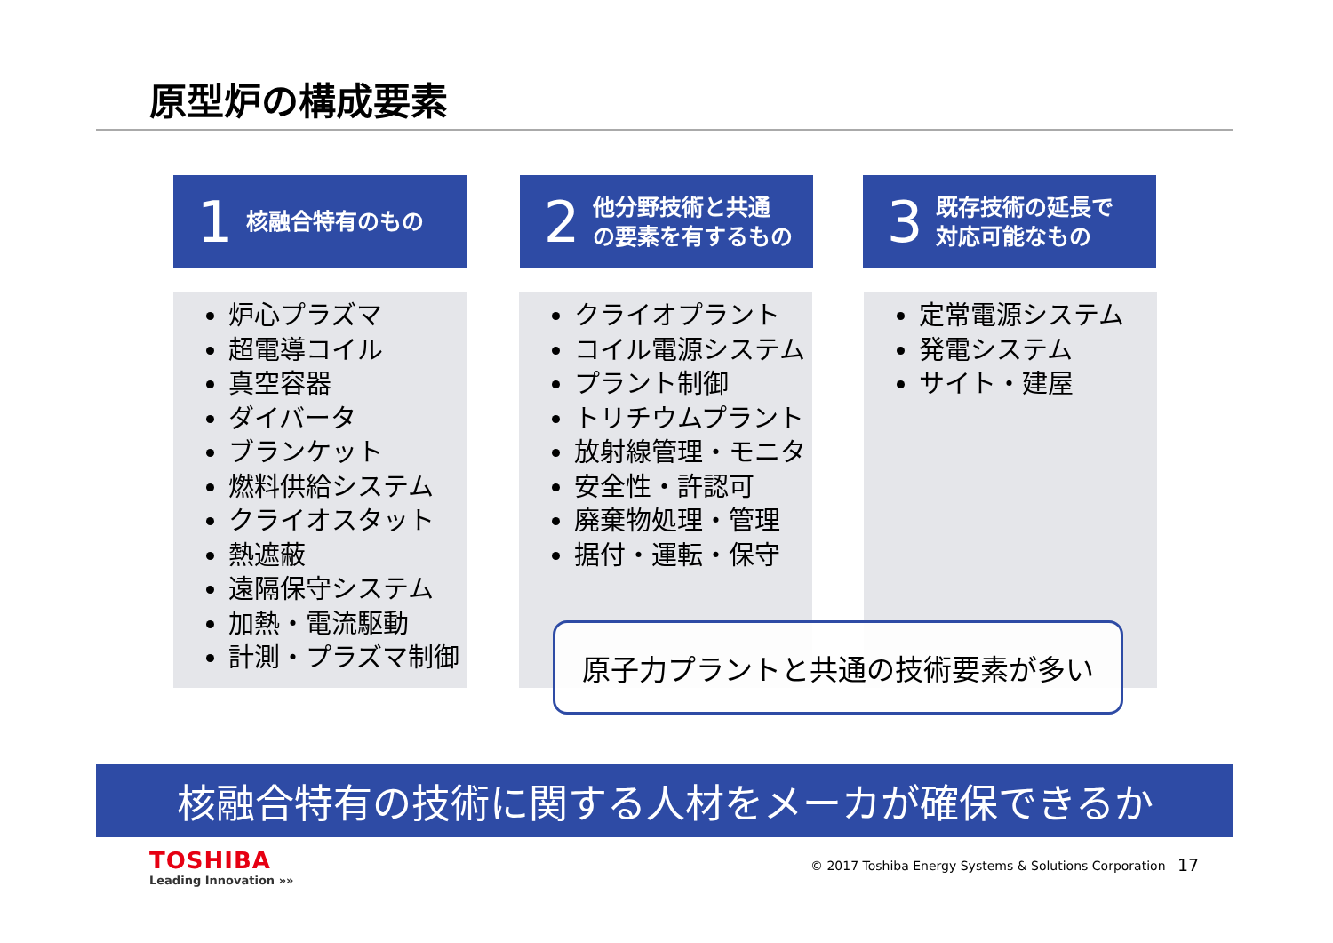原型炉の構成要素
1 核融合特有のもの
2 他分野技術と共通
の要素を有するもの
3 既存技術の延長で
対応可能なもの
炉心プラズマ
超電導コイル
真空容器
ダイバータ
ブランケット
燃料供給システム
クライオスタット
熱遮蔽
遠隔保守システム
加熱・電流駆動
計測・プラズマ制御
クライオプラント
コイル電源システム
プラント制御
トリチウムプラント
放射線管理・モニタ
安全性・許認可
廃棄物処理・管理
据付・運転・保守
定常電源システム
発電システム
サイト・建屋
原子力プラントと共通の技術要素が多い
核融合特有の技術に関する人材をメーカが確保できるか
TOSHIBA
Leading Innovation »»
© 2017 Toshiba Energy Systems & Solutions Corporation
17